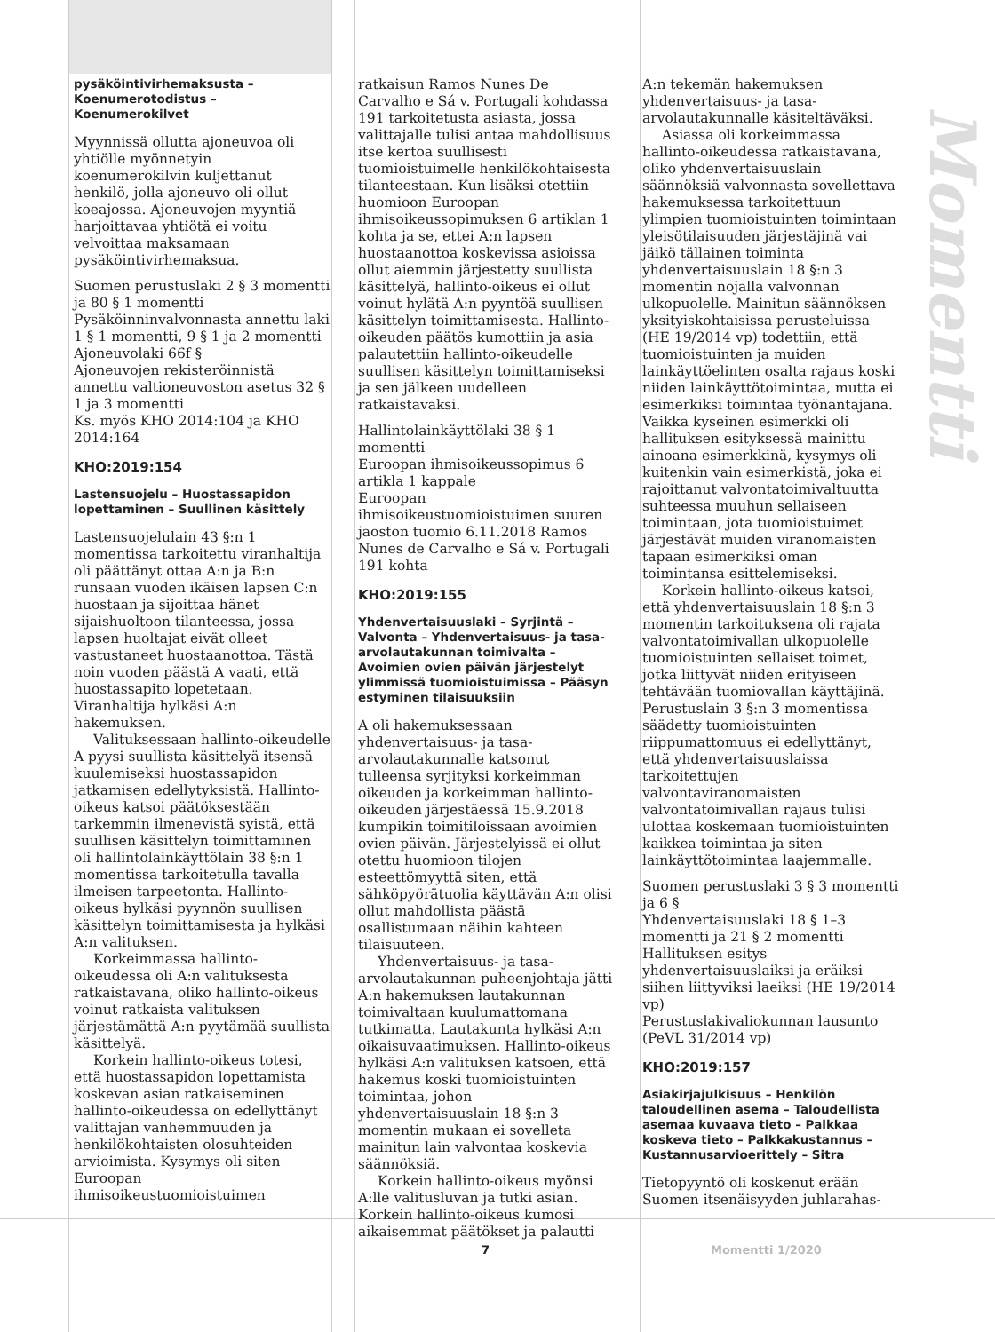pysäköintivirhemaksusta – Koenumerotodistus – Koenumerokilvet
Myynnissä ollutta ajoneuvoa oli yhtiölle myönnetyin koenumerokilvin kuljettanut henkilö, jolla ajoneuvo oli ollut koeajossa. Ajoneuvojen myyntiä harjoittavaa yhtiötä ei voitu velvoittaa maksamaan pysäköintivirhemaksua.
Suomen perustuslaki 2 § 3 momentti ja 80 § 1 momentti
Pysäköinninvalvonnasta annettu laki 1 § 1 momentti, 9 § 1 ja 2 momentti
Ajoneuvolaki 66f §
Ajoneuvojen rekisteröinnistä annettu valtioneuvoston asetus 32 § 1 ja 3 momentti
Ks. myös KHO 2014:104 ja KHO 2014:164
KHO:2019:154
Lastensuojelu – Huostassapidon lopettaminen – Suullinen käsittely
Lastensuojelulain 43 §:n 1 momentissa tarkoitettu viranhaltija oli päättänyt ottaa A:n ja B:n runsaan vuoden ikäisen lapsen C:n huostaan ja sijoittaa hänet sijaishuoltoon tilanteessa, jossa lapsen huoltajat eivät olleet vastustaneet huostaanottoa. Tästä noin vuoden päästä A vaati, että huostassapito lopetetaan. Viranhaltija hylkäsi A:n hakemuksen.
Valituksessaan hallinto-oikeudelle A pyysi suullista käsittelyä itsensä kuulemiseksi huostassapidon jatkamisen edellytyksistä. Hallinto-oikeus katsoi päätöksestään tarkemmin ilmenevistä syistä, että suullisen käsittelyn toimittaminen oli hallintolainkäyttölain 38 §:n 1 momentissa tarkoitetulla tavalla ilmeisen tarpeetonta. Hallinto-oikeus hylkäsi pyynnön suullisen käsittelyn toimittamisesta ja hylkäsi A:n valituksen.
Korkeimmassa hallinto-oikeudessa oli A:n valituksesta ratkaistavana, oliko hallinto-oikeus voinut ratkaista valituksen järjestämättä A:n pyytämää suullista käsittelyä.
Korkein hallinto-oikeus totesi, että huostassapidon lopettamista koskevan asian ratkaiseminen hallinto-oikeudessa on edellyttänyt valittajan vanhemmuuden ja henkilökohtaisten olosuhteiden arvioimista. Kysymys oli siten Euroopan ihmisoikeustuomioistuimen
ratkaisun Ramos Nunes De Carvalho e Sá v. Portugali kohdassa 191 tarkoitetusta asiasta, jossa valittajalle tulisi antaa mahdollisuus itse kertoa suullisesti tuomioistuimelle henkilökohtaisesta tilanteestaan. Kun lisäksi otettiin huomioon Euroopan ihmisoikeussopimuksen 6 artiklan 1 kohta ja se, ettei A:n lapsen huostaanottoa koskevissa asioissa ollut aiemmin järjestetty suullista käsittelyä, hallinto-oikeus ei ollut voinut hylätä A:n pyyntöä suullisen käsittelyn toimittamisesta. Hallinto-oikeuden päätös kumottiin ja asia palautettiin hallinto-oikeudelle suullisen käsittelyn toimittamiseksi ja sen jälkeen uudelleen ratkaistavaksi.
Hallintolainkäyttölaki 38 § 1 momentti
Euroopan ihmisoikeussopimus 6 artikla 1 kappale
Euroopan ihmisoikeustuomioistuimen suuren jaoston tuomio 6.11.2018 Ramos Nunes de Carvalho e Sá v. Portugali 191 kohta
KHO:2019:155
Yhdenvertaisuuslaki – Syrjintä – Valvonta – Yhdenvertaisuus- ja tasa-arvolautakunnan toimivalta – Avoimien ovien päivän järjestelyt ylimmissä tuomioistuimissa – Pääsyn estyminen tilaisuuksiin
A oli hakemuksessaan yhdenvertaisuus- ja tasa-arvolautakunnalle katsonut tulleensa syrjityksi korkeimman oikeuden ja korkeimman hallinto-oikeuden järjestäessä 15.9.2018 kumpikin toimitiloissaan avoimien ovien päivän. Järjestelyissä ei ollut otettu huomioon tilojen esteettömyyttä siten, että sähköpyörätuolia käyttävän A:n olisi ollut mahdollista päästä osallistumaan näihin kahteen tilaisuuteen.
Yhdenvertaisuus- ja tasa-arvolautakunnan puheenjohtaja jätti A:n hakemuksen lautakunnan toimivaltaan kuulumattomana tutkimatta. Lautakunta hylkäsi A:n oikaisuvaatimuksen. Hallinto-oikeus hylkäsi A:n valituksen katsoen, että hakemus koski tuomioistuinten toimintaa, johon yhdenvertaisuuslain 18 §:n 3 momentin mukaan ei sovelleta mainitun lain valvontaa koskevia säännöksiä.
Korkein hallinto-oikeus myönsi A:lle valitusluvan ja tutki asian. Korkein hallinto-oikeus kumosi aikaisemmat päätökset ja palautti
A:n tekemän hakemuksen yhdenvertaisuus- ja tasa-arvolautakunnalle käsiteltäväksi.
Asiassa oli korkeimmassa hallinto-oikeudessa ratkaistavana, oliko yhdenvertaisuuslain säännöksiä valvonnasta sovellettava hakemuksessa tarkoitettuun ylimpien tuomioistuinten toimintaan yleisötilaisuuden järjestäjinä vai jäikö tällainen toiminta yhdenvertaisuuslain 18 §:n 3 momentin nojalla valvonnan ulkopuolelle. Mainitun säännöksen yksityiskohtaisissa perusteluissa (HE 19/2014 vp) todettiin, että tuomioistuinten ja muiden lainkäyttöelinten osalta rajaus koski niiden lainkäyttötoimintaa, mutta ei esimerkiksi toimintaa työnantajana. Vaikka kyseinen esimerkki oli hallituksen esityksessä mainittu ainoana esimerkkinä, kysymys oli kuitenkin vain esimerkistä, joka ei rajoittanut valvontatoimivaltuutta suhteessa muuhun sellaiseen toimintaan, jota tuomioistuimet järjestävät muiden viranomaisten tapaan esimerkiksi oman toimintansa esittelemiseksi.
Korkein hallinto-oikeus katsoi, että yhdenvertaisuuslain 18 §:n 3 momentin tarkoituksena oli rajata valvontatoimivallan ulkopuolelle tuomioistuinten sellaiset toimet, jotka liittyvät niiden erityiseen tehtävään tuomiovallan käyttäjinä. Perustuslain 3 §:n 3 momentissa säädetty tuomioistuinten riippumattomuus ei edellyttänyt, että yhdenvertaisuuslaissa tarkoitettujen valvontaviranomaisten valvontatoimivallan rajaus tulisi ulottaa koskemaan tuomioistuinten kaikkea toimintaa ja siten lainkäyttötoimintaa laajemmalle.
Suomen perustuslaki 3 § 3 momentti ja 6 §
Yhdenvertaisuuslaki 18 § 1–3 momentti ja 21 § 2 momentti
Hallituksen esitys yhdenvertaisuuslaiksi ja eräiksi siihen liittyviksi laeiksi (HE 19/2014 vp)
Perustuslakivaliokunnan lausunto (PeVL 31/2014 vp)
KHO:2019:157
Asiakirjajulkisuus – Henkilön taloudellinen asema – Taloudellista asemaa kuvaava tieto – Palkkaa koskeva tieto – Palkkakustannus – Kustannusarvioerittely – Sitra
Tietopyyntö oli koskenut erään Suomen itsenäisyyden juhlarahas-
Momentti
7 Momentti 1/2020